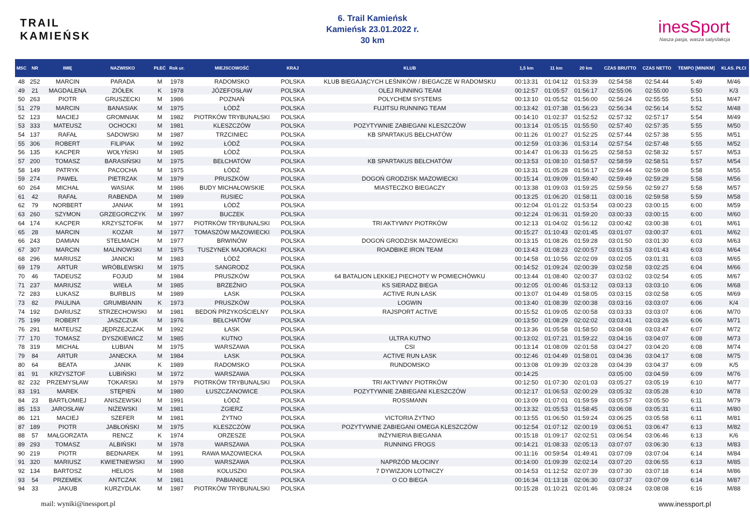TRAIL
KAMIEŃSK
6. Trail Kamieńsk
Kamieńsk 23.01.2022 r.
30 km
inesSport
Nasza pasja, wasza satysfakcja
| MSC | NR | IMIĘ | NAZWISKO | PŁEĆ | Rok ur. | MIEJSCOWOŚĆ | KRAJ | KLUB | 1,5 km | 11 km | 20 km | CZAS BRUTTO | CZAS NETTO | TEMPO [MIN/KM] | KLAS. PŁCI |
| --- | --- | --- | --- | --- | --- | --- | --- | --- | --- | --- | --- | --- | --- | --- | --- |
| 48 | 252 | MARCIN | PARADA | M | 1978 | RADOMSKO | POLSKA | KLUB BIEGAJĄCYCH LEŚNIKÓW / BIEGACZE W RADOMSKU | 00:13:31 | 01:04:12 | 01:53:39 | 02:54:58 | 02:54:44 | 5:49 | M/46 |
| 49 | 21 | MAGDALENA | ZIÓŁEK | K | 1978 | JÓZEFOSŁAW | POLSKA | OLEJ RUNNING TEAM | 00:12:57 | 01:05:57 | 01:56:17 | 02:55:06 | 02:55:00 | 5:50 | K/3 |
| 50 | 263 | PIOTR | GRUSZECKI | M | 1986 | POZNAŃ | POLSKA | POLYCHEM SYSTEMS | 00:13:10 | 01:05:52 | 01:56:00 | 02:56:24 | 02:55:55 | 5:51 | M/47 |
| 51 | 279 | MARCIN | BANASIAK | M | 1975 | ŁÓDŹ | POLSKA | FUJITSU RUNNING TEAM | 00:13:42 | 01:07:38 | 01:56:23 | 02:56:34 | 02:56:14 | 5:52 | M/48 |
| 52 | 123 | MACIEJ | GROMNIAK | M | 1982 | PIOTRKÓW TRYBUNALSKI | POLSKA | | 00:14:10 | 01:02:37 | 01:52:52 | 02:57:32 | 02:57:17 | 5:54 | M/49 |
| 53 | 333 | MATEUSZ | OCHOCKI | M | 1981 | KLESZCZÓW | POLSKA | POZYTYWNIE ZABIEGANI KLESZCZÓW | 00:13:14 | 01:05:15 | 01:55:50 | 02:57:40 | 02:57:35 | 5:55 | M/50 |
| 54 | 137 | RAFAŁ | SADOWSKI | M | 1987 | TRZCINIEC | POLSKA | KB SPARTAKUS BEŁCHATÓW | 00:11:26 | 01:00:27 | 01:52:25 | 02:57:44 | 02:57:38 | 5:55 | M/51 |
| 55 | 306 | ROBERT | FILIPIAK | M | 1992 | ŁÓDŹ | POLSKA | | 00:12:59 | 01:03:36 | 01:53:14 | 02:57:54 | 02:57:48 | 5:55 | M/52 |
| 56 | 135 | KACPER | WOŁYŃSKI | M | 1985 | ŁÓDŹ | POLSKA | | 00:14:47 | 01:06:33 | 01:56:25 | 02:58:53 | 02:58:32 | 5:57 | M/53 |
| 57 | 200 | TOMASZ | BARASIŃSKI | M | 1975 | BEŁCHATÓW | POLSKA | KB SPARTAKUS BEŁCHATÓW | 00:13:53 | 01:08:10 | 01:58:57 | 02:58:59 | 02:58:51 | 5:57 | M/54 |
| 58 | 149 | PATRYK | PACOCHA | M | 1975 | ŁÓDŹ | POLSKA | | 00:13:31 | 01:05:28 | 01:56:17 | 02:59:44 | 02:59:08 | 5:58 | M/55 |
| 59 | 274 | PAWEŁ | PIETRZAK | M | 1979 | PRUSZKÓW | POLSKA | DOGOŃ GRODZISK MAZOWIECKI | 00:15:14 | 01:09:09 | 01:59:40 | 02:59:49 | 02:59:29 | 5:58 | M/56 |
| 60 | 264 | MICHAŁ | WASIAK | M | 1986 | BUDY MICHAŁOWSKIE | POLSKA | MIASTECZKO BIEGACZY | 00:13:38 | 01:09:03 | 01:59:25 | 02:59:56 | 02:59:27 | 5:58 | M/57 |
| 61 | 42 | RAFAŁ | RABENDA | M | 1989 | RUSIEC | POLSKA | | 00:13:25 | 01:06:20 | 01:58:11 | 03:00:16 | 02:59:58 | 5:59 | M/58 |
| 62 | 79 | NORBERT | JANIAK | M | 1991 | ŁÓDŹ | POLSKA | | 00:12:04 | 01:01:22 | 01:53:54 | 03:00:23 | 03:00:15 | 6:00 | M/59 |
| 63 | 260 | SZYMON | GRZEGORCZYK | M | 1997 | BUCZEK | POLSKA | | 00:12:24 | 01:06:31 | 01:59:20 | 03:00:33 | 03:00:15 | 6:00 | M/60 |
| 64 | 174 | KACPER | KRZYSZTOFIK | M | 1977 | PIOTRKÓW TRYBUNALSKI | POLSKA | TRI AKTYWNY PIOTRKÓW | 00:12:13 | 01:04:02 | 01:56:12 | 03:00:42 | 03:00:38 | 6:01 | M/61 |
| 65 | 28 | MARCIN | KOZAR | M | 1977 | TOMASZÓW MAZOWIECKI | POLSKA | | 00:15:27 | 01:10:43 | 02:01:45 | 03:01:07 | 03:00:37 | 6:01 | M/62 |
| 66 | 243 | DAMIAN | STELMACH | M | 1977 | BRWINÓW | POLSKA | DOGOŃ GRODZISK MAZOWIECKI | 00:13:15 | 01:08:26 | 01:59:28 | 03:01:50 | 03:01:30 | 6:03 | M/63 |
| 67 | 307 | MARCIN | MALINOWSKI | M | 1975 | TUSZYNEK MAJORACKI | POLSKA | ROADBIKE IRON TEAM | 00:13:43 | 01:08:23 | 02:00:57 | 03:01:53 | 03:01:43 | 6:03 | M/64 |
| 68 | 296 | MARIUSZ | JANICKI | M | 1983 | ŁÓDŹ | POLSKA | | 00:14:58 | 01:10:56 | 02:02:09 | 03:02:05 | 03:01:31 | 6:03 | M/65 |
| 69 | 179 | ARTUR | WRÓBLEWSKI | M | 1975 | SANGRODZ | POLSKA | | 00:14:52 | 01:09:24 | 02:00:39 | 03:02:58 | 03:02:25 | 6:04 | M/66 |
| 70 | 46 | TADEUSZ | FOJUD | M | 1984 | PRUSZKÓW | POLSKA | 64 BATALION LEKKIEJ PIECHOTY W POMIECHÓWKU | 00:13:44 | 01:08:40 | 02:00:37 | 03:03:02 | 03:02:54 | 6:05 | M/67 |
| 71 | 237 | MARIUSZ | WIEŁA | M | 1985 | BRZEŹNIO | POLSKA | KS SIERADZ BIEGA | 00:12:05 | 01:00:46 | 01:53:12 | 03:03:13 | 03:03:10 | 6:06 | M/68 |
| 72 | 283 | ŁUKASZ | BURBLIS | M | 1989 | ŁASK | POLSKA | ACTIVE RUN ŁASK | 00:13:07 | 01:04:49 | 01:58:05 | 03:03:15 | 03:02:58 | 6:05 | M/69 |
| 73 | 82 | PAULINA | GRUMBIANIN | K | 1973 | PRUSZKÓW | POLSKA | LOGWIN | 00:13:40 | 01:08:39 | 02:00:38 | 03:03:16 | 03:03:07 | 6:06 | K/4 |
| 74 | 192 | DARIUSZ | STRZECHOWSKI | M | 1981 | BEDOŃ PRZYKOŚCIELNY | POLSKA | RAJSPORT ACTIVE | 00:15:52 | 01:09:05 | 02:00:58 | 03:03:33 | 03:03:07 | 6:06 | M/70 |
| 75 | 199 | ROBERT | JASZCZUK | M | 1976 | BEŁCHATÓW | POLSKA | | 00:13:50 | 01:08:29 | 02:02:02 | 03:03:41 | 03:03:26 | 6:06 | M/71 |
| 76 | 291 | MATEUSZ | JĘDRZEJCZAK | M | 1992 | ŁASK | POLSKA | | 00:13:36 | 01:05:58 | 01:58:50 | 03:04:08 | 03:03:47 | 6:07 | M/72 |
| 77 | 170 | TOMASZ | DYSZKIEWICZ | M | 1985 | KUTNO | POLSKA | ULTRA KUTNO | 00:13:02 | 01:07:21 | 01:59:22 | 03:04:16 | 03:04:07 | 6:08 | M/73 |
| 78 | 319 | MICHAŁ | ŁUBIAN | M | 1975 | WARSZAWA | POLSKA | CSI | 00:13:14 | 01:08:09 | 02:01:58 | 03:04:27 | 03:04:20 | 6:08 | M/74 |
| 79 | 84 | ARTUR | JANECKA | M | 1984 | ŁASK | POLSKA | ACTIVE RUN ŁASK | 00:12:46 | 01:04:49 | 01:58:01 | 03:04:36 | 03:04:17 | 6:08 | M/75 |
| 80 | 64 | BEATA | JANIK | K | 1989 | RADOMSKO | POLSKA | RUNDOMSKO | 00:13:08 | 01:09:39 | 02:03:28 | 03:04:39 | 03:04:37 | 6:09 | K/5 |
| 81 | 91 | KRZYSZTOF | ŁUBIŃSKI | M | 1972 | WARSZAWA | POLSKA | | 00:14:25 | | | 03:05:00 | 03:04:59 | 6:09 | M/76 |
| 82 | 232 | PRZEMYSŁAW | TOKARSKI | M | 1979 | PIOTRKÓW TRYBUNALSKI | POLSKA | TRI AKTYWNY PIOTRKÓW | 00:12:50 | 01:07:30 | 02:01:03 | 03:05:27 | 03:05:19 | 6:10 | M/77 |
| 83 | 191 | MAREK | STĘPIEŃ | M | 1980 | ŁUSZCZANOWICE | POLSKA | POZYTYWNIE ZABIEGANI KLESZCZÓW | 00:12:17 | 01:06:53 | 02:00:29 | 03:05:32 | 03:05:28 | 6:10 | M/78 |
| 84 | 23 | BARTŁOMIEJ | ANISZEWSKI | M | 1991 | ŁÓDŹ | POLSKA | ROSSMANN | 00:13:09 | 01:07:01 | 01:59:59 | 03:05:57 | 03:05:50 | 6:11 | M/79 |
| 85 | 153 | JAROSŁAW | NIŻEWSKI | M | 1981 | ZGIERZ | POLSKA | | 00:13:32 | 01:05:53 | 01:58:45 | 03:06:08 | 03:05:31 | 6:11 | M/80 |
| 86 | 121 | MACIEJ | SZEFER | M | 1981 | ŻYTNO | POLSKA | VICTORIA ŻYTNO | 00:13:55 | 01:06:50 | 01:59:24 | 03:06:25 | 03:05:58 | 6:11 | M/81 |
| 87 | 189 | PIOTR | JABŁOŃSKI | M | 1975 | KLESZCZÓW | POLSKA | POZYTYWNIE ZABIEGANI OMEGA KLESZCZÓW | 00:12:54 | 01:07:12 | 02:00:19 | 03:06:51 | 03:06:47 | 6:13 | M/82 |
| 88 | 57 | MAŁGORZATA | RENCZ | K | 1974 | ORZESZE | POLSKA | INŻYNIERIA BIEGANIA | 00:15:18 | 01:09:17 | 02:02:51 | 03:06:54 | 03:06:46 | 6:13 | K/6 |
| 89 | 293 | TOMASZ | ALBIŃSKI | M | 1978 | WARSZAWA | POLSKA | RUNNING FROGS | 00:14:21 | 01:08:33 | 02:05:13 | 03:07:07 | 03:06:30 | 6:13 | M/83 |
| 90 | 219 | PIOTR | BEDNAREK | M | 1991 | RAWA MAZOWIECKA | POLSKA | | 00:11:16 | 00:59:54 | 01:49:41 | 03:07:09 | 03:07:04 | 6:14 | M/84 |
| 91 | 320 | MARIUSZ | KWIETNIEWSKI | M | 1990 | WARSZAWA | POLSKA | NAPRZÓD MŁOCINY | 00:14:00 | 01:09:39 | 02:02:14 | 03:07:20 | 03:06:55 | 6:13 | M/85 |
| 92 | 134 | BARTOSZ | HELIOS | M | 1988 | KOLUSZKI | POLSKA | 7 DYWIZJON LOTNICZY | 00:14:53 | 01:12:52 | 02:07:39 | 03:07:30 | 03:07:18 | 6:14 | M/86 |
| 93 | 54 | PRZEMEK | ANTCZAK | M | 1981 | PABIANICE | POLSKA | O CO BIEGA | 00:16:34 | 01:13:18 | 02:06:30 | 03:07:37 | 03:07:09 | 6:14 | M/87 |
| 94 | 33 | JAKUB | KURZYDLAK | M | 1987 | PIOTRKÓW TRYBUNALSKI | POLSKA | | 00:15:28 | 01:10:21 | 02:01:46 | 03:08:24 | 03:08:08 | 6:16 | M/88 |
mail: wyniki@inessport.pl www.inessport.pl